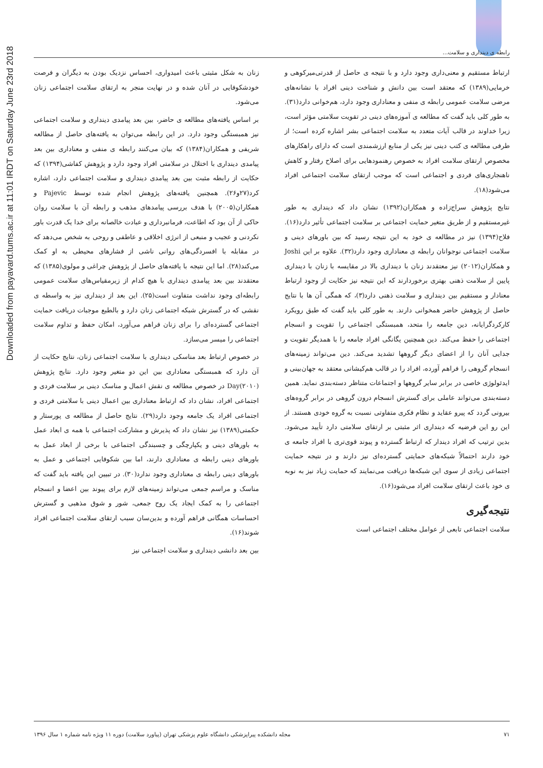Downloaded from payavard.tums.ac.ir at 11:01 IRDT on Saturday June 23rd 2018
رابطه ی دینداری و سلامت...
زنان به شکل مثبتی باعث امیدواری، احساس نزدیک بودن به دیگران و فرصت خودشکوفایی در آنان شده و در نهایت منجر به ارتقای سلامت اجتماعی زنان می‌شود.
بر اساس یافته‌های مطالعه ی حاضر، بین بعد پیامدی دینداری و سلامت اجتماعی نیز همبستگی وجود دارد. در این رابطه می‌توان به یافته‌های حاصل از مطالعه شریفی و همکاران(۱۳۸۴) که بیان می‌کنند رابطه ی منفی و معناداری بین بعد پیامدی دینداری با اختلال در سلامتی افراد وجود دارد و پژوهش کفاشی(۱۳۹۴) که حکایت از رابطه مثبت بین بعد پیامدی دینداری و سلامت اجتماعی دارد، اشاره کرد(۲۷و۲۶). همچنین یافته‌های پژوهش انجام شده توسط Pajevic و همکاران(۲۰۰۵) با هدف بررسی پیامدهای مذهب و رابطه آن با سلامت روان حاکی از آن بود که اطاعت، فرمانبرداری و عبادت خالصانه برای خدا یک قدرت باور نکردنی و عجیب و منبعی از انرژی اخلاقی و عاطفی و روحی به شخص می‌دهد که در مقابله با افسردگی‌های روانی ناشی از فشارهای محیطی به او کمک می‌کند(۲۸). اما این نتیجه با یافته‌های حاصل از پژوهش چراغی و مولوی(۱۳۸۵) که معتقدند بین بعد پیامدی دینداری با هیچ کدام از زیرمقیاس‌های سلامت عمومی رابطه‌ای وجود نداشت متفاوت است(۲۵). این بعد از دینداری نیز به واسطه ی نقشی که در گسترش شبکه اجتماعی زنان دارد و بالطبع موجبات دریافت حمایت اجتماعی گسترده‌ای را برای زنان فراهم می‌آورد، امکان حفظ و تداوم سلامت اجتماعی را میسر می‌سازد.
در خصوص ارتباط بعد مناسکی دینداری با سلامت اجتماعی زنان، نتایج حکایت از آن دارد که همبستگی معناداری بین این دو متغیر وجود دارد. نتایج پژوهش Day(۲۰۱۰) در خصوص مطالعه ی نقش اعمال و مناسک دینی بر سلامت فردی و اجتماعی افراد، نشان داد که ارتباط معناداری بین اعمال دینی با سلامتی فردی و اجتماعی افراد یک جامعه وجود دارد(۲۹). نتایج حاصل از مطالعه ی پورستار و حکمتی(۱۳۸۹) نیز نشان داد که پذیرش و مشارکت اجتماعی با همه ی ابعاد عمل به باورهای دینی و یکپارچگی و چسبندگی اجتماعی با برخی از ابعاد عمل به باورهای دینی رابطه ی معناداری دارند، اما بین شکوفایی اجتماعی و عمل به باورهای دینی رابطه ی معناداری وجود ندارد(۳۰). در تبیین این یافته باید گفت که مناسک و مراسم جمعی می‌تواند زمینه‌های لازم برای پیوند بین اعضا و انسجام اجتماعی را به کمک ایجاد یک روح جمعی، شور و شوق مذهبی و گسترش احساسات همگانی فراهم آورده و بدین‌سان سبب ارتقای سلامت اجتماعی افراد شوند(۱۶).
بین بعد دانشی دینداری و سلامت اجتماعی نیز
ارتباط مستقیم و معنی‌داری وجود دارد و با نتیجه ی حاصل از قدرتی‌میرکوهی و خرمایی(۱۳۸۹) که معتقد است بین دانش و شناخت دینی افراد با نشانه‌های مرضی سلامت عمومی رابطه ی منفی و معناداری وجود دارد، هم‌خوانی دارد(۳۱). به طور کلی باید گفت که مطالعه ی آموزه‌های دینی در تقویت سلامتی مؤثر است، زیرا خداوند در قالب آیات متعدد به سلامت اجتماعی بشر اشاره کرده است؛ از طرفی مطالعه ی کتب دینی نیز یکی از منابع ارزشمندی است که دارای راهکارهای مخصوص ارتقای سلامت افراد به خصوص رهنمودهایی برای اصلاح رفتار و کاهش ناهنجاری‌های فردی و اجتماعی است که موجب ارتقای سلامت اجتماعی افراد می‌شود(۱۸).
نتایج پژوهش سراج‌زاده و همکاران(۱۳۹۲) نشان داد که دینداری به طور غیرمستقیم و از طریق متغیر حمایت اجتماعی بر سلامت اجتماعی تأثیر دارد(۱۶). فلاح(۱۳۹۴) نیز در مطالعه ی خود به این نتیجه رسید که بین باورهای دینی و سلامت اجتماعی نوجوانان رابطه ی معناداری وجود دارد(۳۲). علاوه بر این Joshi و همکاران(۲۰۱۲) نیز معتقدند زنان با دینداری بالا در مقایسه با زنان با دینداری پایین از سلامت ذهنی بهتری برخوردارند که این نتیجه نیز حکایت از وجود ارتباط معنادار و مستقیم بین دینداری و سلامت ذهنی دارد(۳)، که همگی آن ها با نتایج حاصل از پژوهش حاضر همخوانی دارند. به طور کلی باید گفت که طبق رویکرد کارکردگرایانه، دین جامعه را متحد، همبستگی اجتماعی را تقویت و انسجام اجتماعی را حفظ می‌کند. دین همچنین یگانگی افراد جامعه را با همدیگر تقویت و جدایی آنان را از اعضای دیگر گروهها تشدید می‌کند. دین می‌تواند زمینه‌های انسجام گروهی را فراهم آورده، افراد را در قالب هم‌کیشانی معتقد به جهان‌بینی و ایدئولوژی خاصی در برابر سایر گروهها و اجتماعات متناظر دسته‌بندی نماید. همین دسته‌بندی می‌تواند عاملی برای گسترش انسجام درون گروهی در برابر گروه‌های بیرونی گردد که پیرو عقاید و نظام فکری متفاوتی نسبت به گروه خودی هستند. از این رو این فرضیه که دینداری اثر مثبتی بر ارتقای سلامتی دارد تأیید می‌شود. بدین ترتیب که افراد دیندار که ارتباط گسترده و پیوند قوی‌تری با افراد جامعه ی خود دارند احتمالاً شبکه‌های حمایتی گسترده‌ای نیز دارند و در نتیجه حمایت اجتماعی زیادی از سوی این شبکه‌ها دریافت می‌نمایند که حمایت زیاد نیز به نوبه ی خود باعث ارتقای سلامت افراد می‌شود(۱۶).
نتیجه‌گیری
سلامت اجتماعی تابعی از عوامل مختلف اجتماعی است
مجله دانشکده پیراپزشکی دانشگاه علوم پزشکی تهران (پیاورد سلامت) دوره ۱۱ ویژه نامه شماره ۱ سال ۱۳۹۶ ۷۱